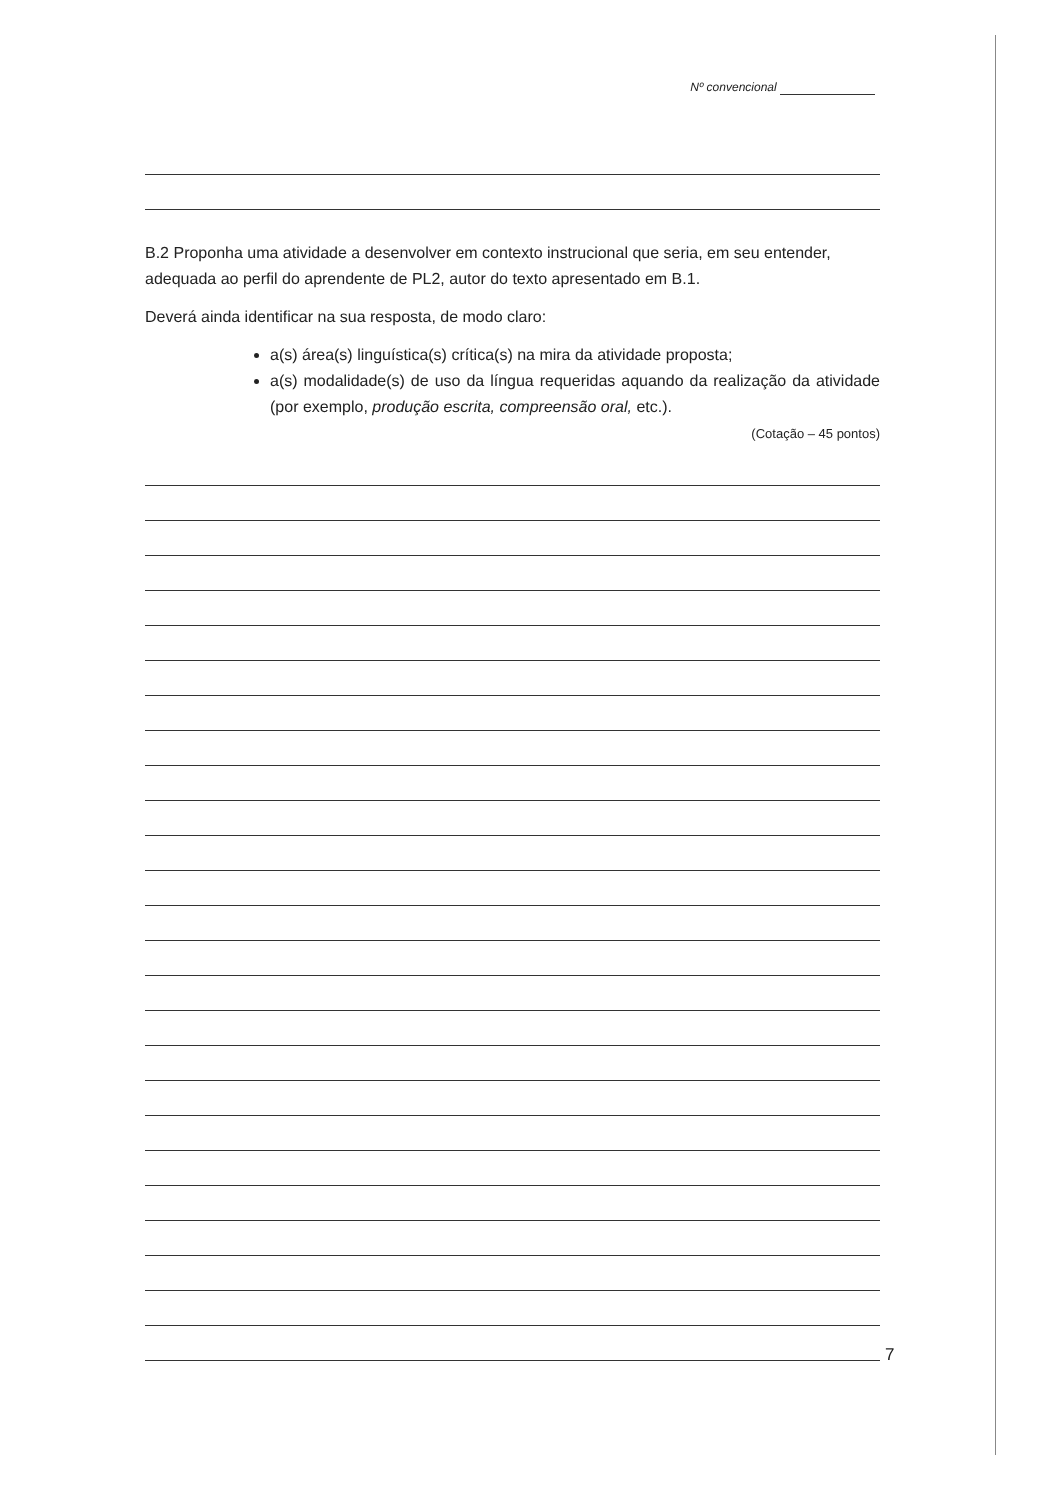Nº convencional
B.2 Proponha uma atividade a desenvolver em contexto instrucional que seria, em seu entender, adequada ao perfil do aprendente de PL2, autor do texto apresentado em B.1.
Deverá ainda identificar na sua resposta, de modo claro:
a(s) área(s) linguística(s) crítica(s) na mira da atividade proposta;
a(s) modalidade(s) de uso da língua requeridas aquando da realização da atividade (por exemplo, produção escrita, compreensão oral, etc.).
(Cotação – 45 pontos)
7